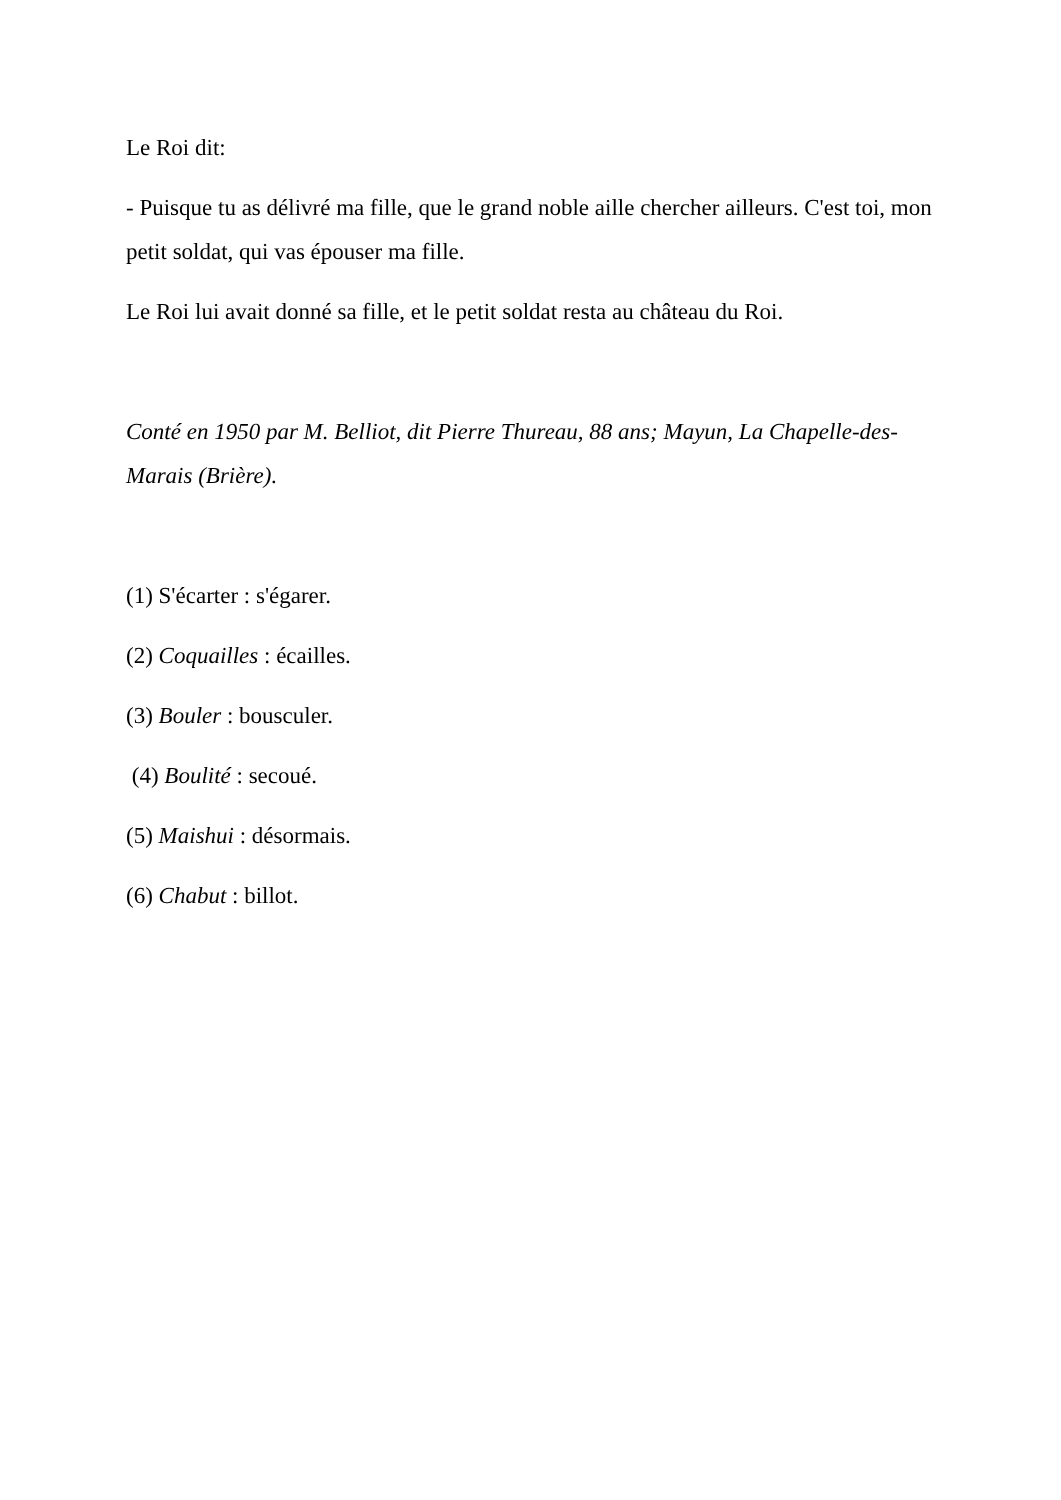Le Roi dit:
- Puisque tu as délivré ma fille, que le grand noble aille chercher ailleurs. C'est toi, mon petit soldat, qui vas épouser ma fille.
Le Roi lui avait donné sa fille, et le petit soldat resta au château du Roi.
Conté en 1950 par M. Belliot, dit Pierre Thureau, 88 ans; Mayun, La Chapelle-des-Marais (Brière).
(1) S'écarter : s'égarer.
(2) Coquailles : écailles.
(3) Bouler : bousculer.
(4) Boulité : secoué.
(5) Maishui : désormais.
(6) Chabut : billot.